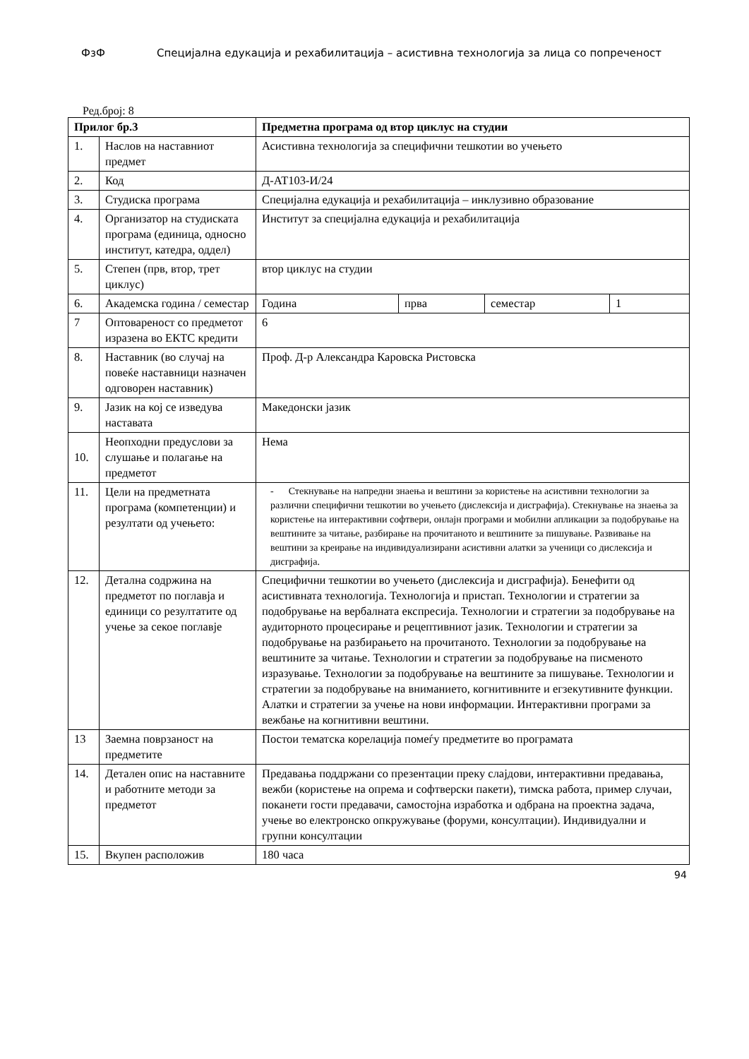ФзФ Специјална едукација и рехабилитација – асистивна технологија за лица со попреченост
Ред.број: 8
| Прилог бр.3 | | Предметна програма од втор циклус на студии | | | |
| --- | --- | --- | --- | --- | --- |
| 1. | Наслов на наставниот предмет | Асистивна технологија за специфични тешкотии во учењето | | | |
| 2. | Код | Д-АТ103-И/24 | | | |
| 3. | Студиска програма | Специјална едукација и рехабилитација – инклузивно образование | | | |
| 4. | Организатор на студиската програма (единица, односно институт, катедра, оддел) | Институт за специјална едукација и рехабилитација | | | |
| 5. | Степен (прв, втор, трет циклус) | втор циклус на студии | | | |
| 6. | Академска година / семестар | Година | прва | семестар | 1 |
| 7 | Оптовареност со предметот изразена во ЕКТС кредити | 6 | | | |
| 8. | Наставник (во случај на повеќе наставници назначен одговорен наставник) | Проф. Д-р Александра Каровска Ристовска | | | |
| 9. | Јазик на кој се изведува наставата | Македонски јазик | | | |
| 10. | Неопходни предуслови за слушање и полагање на предметот | Нема | | | |
| 11. | Цели на предметната програма (компетенции) и резултати од учењето: | - Стекнување на напредни знаења и вештини за користење на асистивни технологии за различни специфични тешкотии во учењето (дислексија и дисграфија). Стекнување на знаења за користење на интерактивни софтвери, онлајн програми и мобилни апликации за подобрување на вештините за читање, разбирање на прочитаното и вештините за пишување. Развивање на вештини за креирање на индивидуализирани асистивни алатки за ученици со дислексија и дисграфија. | | | |
| 12. | Детална содржина на предметот по поглавја и единици со резултатите од учење за секое поглавје | Специфични тешкотии во учењето (дислексија и дисграфија). Бенефити од асистивната технологија. Технологија и пристап. Технологии и стратегии за подобрување на вербалната експресија. Технологии и стратегии за подобрување на аудиторното процесирање и рецептивниот јазик. Технологии и стратегии за подобрување на разбирањето на прочитаното. Технологии за подобрување на вештините за читање. Технологии и стратегии за подобрување на писменото изразување. Технологии за подобрување на вештините за пишување. Технологии и стратегии за подобрување на вниманието, когнитивните и егзекутивните функции. Алатки и стратегии за учење на нови информации. Интерактивни програми за вежбање на когнитивни вештини. | | | |
| 13 | Заемна поврзаност на предметите | Постои тематска корелација помеѓу предметите во програмата | | | |
| 14. | Детален опис на наставните и работните методи за предметот | Предавања поддржани со презентации преку слајдови, интерактивни предавања, вежби (користење на опрема и софтверски пакети), тимска работа, пример случаи, поканети гости предавачи, самостојна изработка и одбрана на проектна задача, учење во електронско опкружување (форуми, консултации). Индивидуални и групни консултации | | | |
| 15. | Вкупен расположив | 180 часа | | | |
94